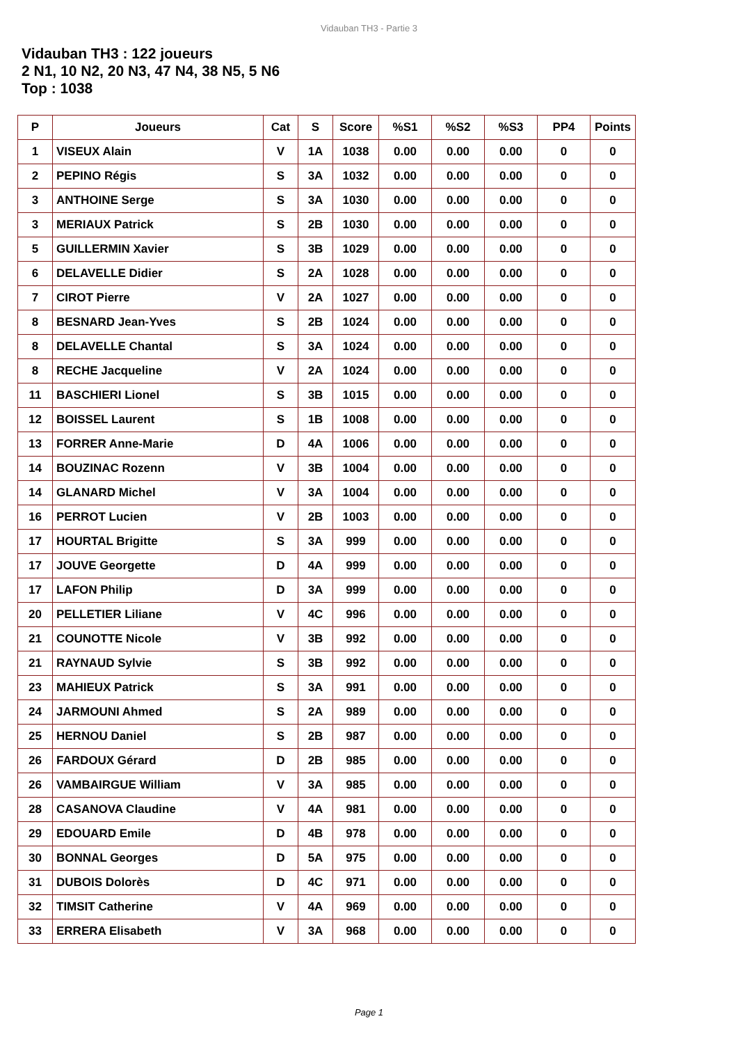Vidauban TH3 - Partie 3
Vidauban TH3 : 122 joueurs
2 N1, 10 N2, 20 N3, 47 N4, 38 N5, 5 N6
Top : 1038
| P | Joueurs | Cat | S | Score | %S1 | %S2 | %S3 | PP4 | Points |
| --- | --- | --- | --- | --- | --- | --- | --- | --- | --- |
| 1 | VISEUX Alain | V | 1A | 1038 | 0.00 | 0.00 | 0.00 | 0 | 0 |
| 2 | PEPINO Régis | S | 3A | 1032 | 0.00 | 0.00 | 0.00 | 0 | 0 |
| 3 | ANTHOINE Serge | S | 3A | 1030 | 0.00 | 0.00 | 0.00 | 0 | 0 |
| 3 | MERIAUX Patrick | S | 2B | 1030 | 0.00 | 0.00 | 0.00 | 0 | 0 |
| 5 | GUILLERMIN Xavier | S | 3B | 1029 | 0.00 | 0.00 | 0.00 | 0 | 0 |
| 6 | DELAVELLE Didier | S | 2A | 1028 | 0.00 | 0.00 | 0.00 | 0 | 0 |
| 7 | CIROT Pierre | V | 2A | 1027 | 0.00 | 0.00 | 0.00 | 0 | 0 |
| 8 | BESNARD Jean-Yves | S | 2B | 1024 | 0.00 | 0.00 | 0.00 | 0 | 0 |
| 8 | DELAVELLE Chantal | S | 3A | 1024 | 0.00 | 0.00 | 0.00 | 0 | 0 |
| 8 | RECHE Jacqueline | V | 2A | 1024 | 0.00 | 0.00 | 0.00 | 0 | 0 |
| 11 | BASCHIERI Lionel | S | 3B | 1015 | 0.00 | 0.00 | 0.00 | 0 | 0 |
| 12 | BOISSEL Laurent | S | 1B | 1008 | 0.00 | 0.00 | 0.00 | 0 | 0 |
| 13 | FORRER Anne-Marie | D | 4A | 1006 | 0.00 | 0.00 | 0.00 | 0 | 0 |
| 14 | BOUZINAC Rozenn | V | 3B | 1004 | 0.00 | 0.00 | 0.00 | 0 | 0 |
| 14 | GLANARD Michel | V | 3A | 1004 | 0.00 | 0.00 | 0.00 | 0 | 0 |
| 16 | PERROT Lucien | V | 2B | 1003 | 0.00 | 0.00 | 0.00 | 0 | 0 |
| 17 | HOURTAL Brigitte | S | 3A | 999 | 0.00 | 0.00 | 0.00 | 0 | 0 |
| 17 | JOUVE Georgette | D | 4A | 999 | 0.00 | 0.00 | 0.00 | 0 | 0 |
| 17 | LAFON Philip | D | 3A | 999 | 0.00 | 0.00 | 0.00 | 0 | 0 |
| 20 | PELLETIER Liliane | V | 4C | 996 | 0.00 | 0.00 | 0.00 | 0 | 0 |
| 21 | COUNOTTE Nicole | V | 3B | 992 | 0.00 | 0.00 | 0.00 | 0 | 0 |
| 21 | RAYNAUD Sylvie | S | 3B | 992 | 0.00 | 0.00 | 0.00 | 0 | 0 |
| 23 | MAHIEUX Patrick | S | 3A | 991 | 0.00 | 0.00 | 0.00 | 0 | 0 |
| 24 | JARMOUNI Ahmed | S | 2A | 989 | 0.00 | 0.00 | 0.00 | 0 | 0 |
| 25 | HERNOU Daniel | S | 2B | 987 | 0.00 | 0.00 | 0.00 | 0 | 0 |
| 26 | FARDOUX Gérard | D | 2B | 985 | 0.00 | 0.00 | 0.00 | 0 | 0 |
| 26 | VAMBAIRGUE William | V | 3A | 985 | 0.00 | 0.00 | 0.00 | 0 | 0 |
| 28 | CASANOVA Claudine | V | 4A | 981 | 0.00 | 0.00 | 0.00 | 0 | 0 |
| 29 | EDOUARD Emile | D | 4B | 978 | 0.00 | 0.00 | 0.00 | 0 | 0 |
| 30 | BONNAL Georges | D | 5A | 975 | 0.00 | 0.00 | 0.00 | 0 | 0 |
| 31 | DUBOIS Dolorès | D | 4C | 971 | 0.00 | 0.00 | 0.00 | 0 | 0 |
| 32 | TIMSIT Catherine | V | 4A | 969 | 0.00 | 0.00 | 0.00 | 0 | 0 |
| 33 | ERRERA Elisabeth | V | 3A | 968 | 0.00 | 0.00 | 0.00 | 0 | 0 |
Page 1